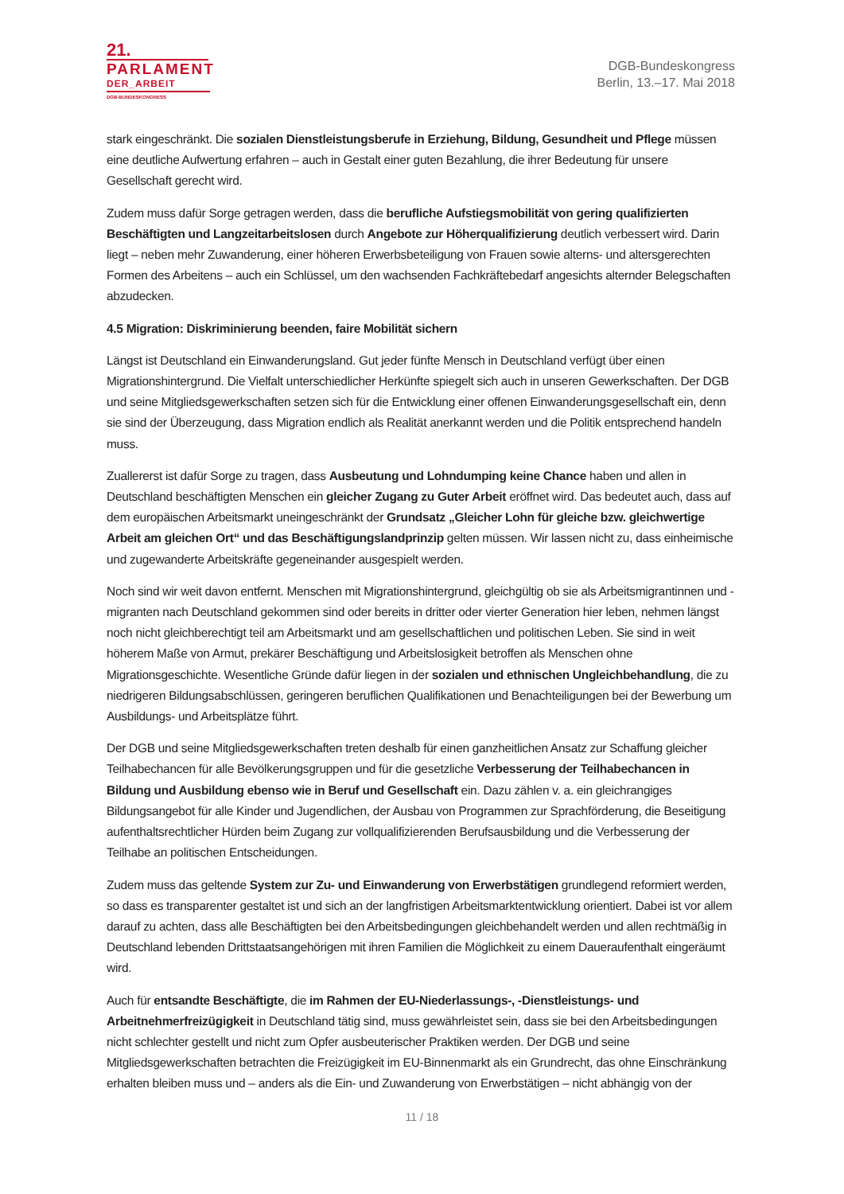21.
PARLAMENT
DER_ARBEIT
DGB-BUNDESKONGRESS
DGB-Bundeskongress
Berlin, 13.–17. Mai 2018
stark eingeschränkt. Die sozialen Dienstleistungsberufe in Erziehung, Bildung, Gesundheit und Pflege müssen eine deutliche Aufwertung erfahren – auch in Gestalt einer guten Bezahlung, die ihrer Bedeutung für unsere Gesellschaft gerecht wird.
Zudem muss dafür Sorge getragen werden, dass die berufliche Aufstiegsmobilität von gering qualifizierten Beschäftigten und Langzeitarbeitslosen durch Angebote zur Höherqualifizierung deutlich verbessert wird. Darin liegt – neben mehr Zuwanderung, einer höheren Erwerbsbeteiligung von Frauen sowie alterns- und altersgerechten Formen des Arbeitens – auch ein Schlüssel, um den wachsenden Fachkräftebedarf angesichts alternder Belegschaften abzudecken.
4.5 Migration: Diskriminierung beenden, faire Mobilität sichern
Längst ist Deutschland ein Einwanderungsland. Gut jeder fünfte Mensch in Deutschland verfügt über einen Migrationshintergrund. Die Vielfalt unterschiedlicher Herkünfte spiegelt sich auch in unseren Gewerkschaften. Der DGB und seine Mitgliedsgewerkschaften setzen sich für die Entwicklung einer offenen Einwanderungsgesellschaft ein, denn sie sind der Überzeugung, dass Migration endlich als Realität anerkannt werden und die Politik entsprechend handeln muss.
Zuallererst ist dafür Sorge zu tragen, dass Ausbeutung und Lohndumping keine Chance haben und allen in Deutschland beschäftigten Menschen ein gleicher Zugang zu Guter Arbeit eröffnet wird. Das bedeutet auch, dass auf dem europäischen Arbeitsmarkt uneingeschränkt der Grundsatz „Gleicher Lohn für gleiche bzw. gleichwertige Arbeit am gleichen Ort“ und das Beschäftigungslandprinzip gelten müssen. Wir lassen nicht zu, dass einheimische und zugewanderte Arbeitskräfte gegeneinander ausgespielt werden.
Noch sind wir weit davon entfernt. Menschen mit Migrationshintergrund, gleichgültig ob sie als Arbeitsmigrantinnen und -migranten nach Deutschland gekommen sind oder bereits in dritter oder vierter Generation hier leben, nehmen längst noch nicht gleichberechtigt teil am Arbeitsmarkt und am gesellschaftlichen und politischen Leben. Sie sind in weit höherem Maße von Armut, prekärer Beschäftigung und Arbeitslosigkeit betroffen als Menschen ohne Migrationsgeschichte. Wesentliche Gründe dafür liegen in der sozialen und ethnischen Ungleichbehandlung, die zu niedrigeren Bildungsabschlüssen, geringeren beruflichen Qualifikationen und Benachteiligungen bei der Bewerbung um Ausbildungs- und Arbeitsplätze führt.
Der DGB und seine Mitgliedsgewerkschaften treten deshalb für einen ganzheitlichen Ansatz zur Schaffung gleicher Teilhabechancen für alle Bevölkerungsgruppen und für die gesetzliche Verbesserung der Teilhabechancen in Bildung und Ausbildung ebenso wie in Beruf und Gesellschaft ein. Dazu zählen v. a. ein gleichrangiges Bildungsangebot für alle Kinder und Jugendlichen, der Ausbau von Programmen zur Sprachförderung, die Beseitigung aufenthaltsrechtlicher Hürden beim Zugang zur vollqualifizierenden Berufsausbildung und die Verbesserung der Teilhabe an politischen Entscheidungen.
Zudem muss das geltende System zur Zu- und Einwanderung von Erwerbstätigen grundlegend reformiert werden, so dass es transparenter gestaltet ist und sich an der langfristigen Arbeitsmarktentwicklung orientiert. Dabei ist vor allem darauf zu achten, dass alle Beschäftigten bei den Arbeitsbedingungen gleichbehandelt werden und allen rechtmäßig in Deutschland lebenden Drittstaatsangehörigen mit ihren Familien die Möglichkeit zu einem Daueraufenthalt eingeräumt wird.
Auch für entsandte Beschäftigte, die im Rahmen der EU-Niederlassungs-, -Dienstleistungs- und Arbeitnehmerfreizügigkeit in Deutschland tätig sind, muss gewährleistet sein, dass sie bei den Arbeitsbedingungen nicht schlechter gestellt und nicht zum Opfer ausbeuterischer Praktiken werden. Der DGB und seine Mitgliedsgewerkschaften betrachten die Freizügigkeit im EU-Binnenmarkt als ein Grundrecht, das ohne Einschränkung erhalten bleiben muss und – anders als die Ein- und Zuwanderung von Erwerbstätigen – nicht abhängig von der
11 / 18